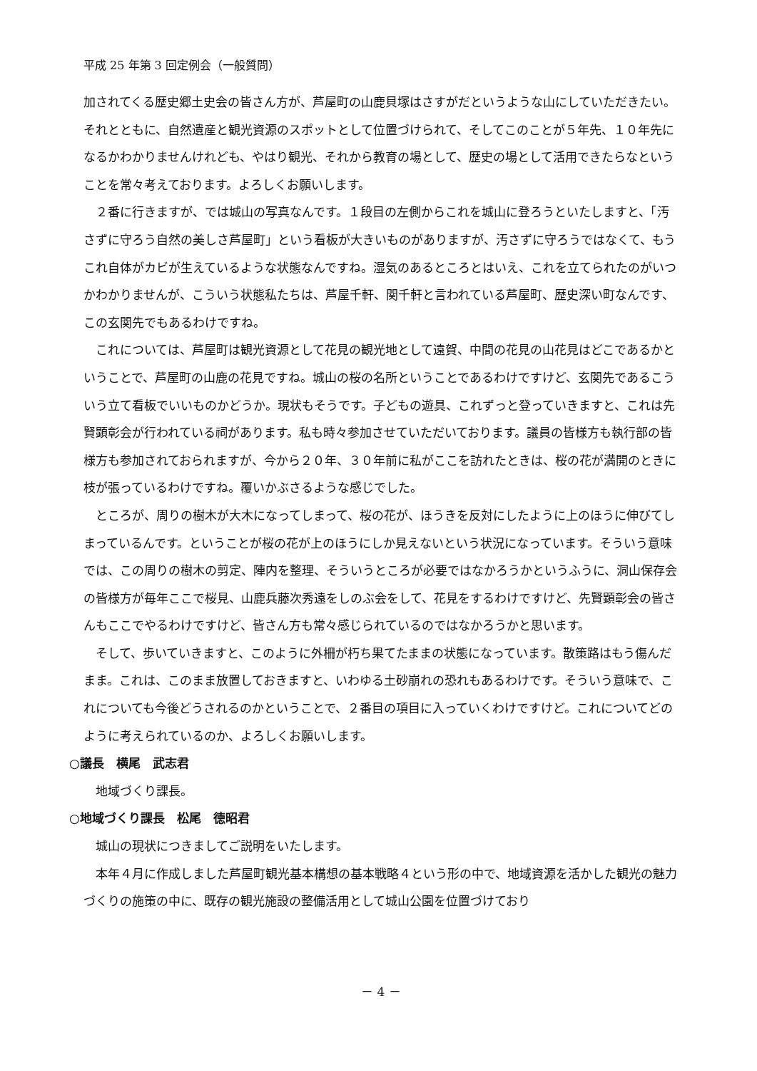平成 25 年第 3 回定例会（一般質問）
加されてくる歴史郷土史会の皆さん方が、芦屋町の山鹿貝塚はさすがだというような山にしていただきたい。それとともに、自然遺産と観光資源のスポットとして位置づけられて、そしてこのことが５年先、１０年先になるかわかりませんけれども、やはり観光、それから教育の場として、歴史の場として活用できたらなということを常々考えております。よろしくお願いします。
２番に行きますが、では城山の写真なんです。１段目の左側からこれを城山に登ろうといたしますと、「汚さずに守ろう自然の美しさ芦屋町」という看板が大きいものがありますが、汚さずに守ろうではなくて、もうこれ自体がカビが生えているような状態なんですね。湿気のあるところとはいえ、これを立てられたのがいつかわかりませんが、こういう状態私たちは、芦屋千軒、関千軒と言われている芦屋町、歴史深い町なんです、この玄関先でもあるわけですね。
これについては、芦屋町は観光資源として花見の観光地として遠賀、中間の花見の山花見はどこであるかということで、芦屋町の山鹿の花見ですね。城山の桜の名所ということであるわけですけど、玄関先であるこういう立て看板でいいものかどうか。現状もそうです。子どもの遊具、これずっと登っていきますと、これは先賢顕彰会が行われている祠があります。私も時々参加させていただいております。議員の皆様方も執行部の皆様方も参加されておられますが、今から２０年、３０年前に私がここを訪れたときは、桜の花が満開のときに枝が張っているわけですね。覆いかぶさるような感じでした。
ところが、周りの樹木が大木になってしまって、桜の花が、ほうきを反対にしたように上のほうに伸びてしまっているんです。ということが桜の花が上のほうにしか見えないという状況になっています。そういう意味では、この周りの樹木の剪定、陣内を整理、そういうところが必要ではなかろうかというふうに、洞山保存会の皆様方が毎年ここで桜見、山鹿兵藤次秀遠をしのぶ会をして、花見をするわけですけど、先賢顕彰会の皆さんもここでやるわけですけど、皆さん方も常々感じられているのではなかろうかと思います。
そして、歩いていきますと、このように外柵が朽ち果てたままの状態になっています。散策路はもう傷んだまま。これは、このまま放置しておきますと、いわゆる土砂崩れの恐れもあるわけです。そういう意味で、これについても今後どうされるのかということで、２番目の項目に入っていくわけですけど。これについてどのように考えられているのか、よろしくお願いします。
○議長　横尾　武志君
地域づくり課長。
○地域づくり課長　松尾　徳昭君
城山の現状につきましてご説明をいたします。
本年４月に作成しました芦屋町観光基本構想の基本戦略４という形の中で、地域資源を活かした観光の魅力づくりの施策の中に、既存の観光施設の整備活用として城山公園を位置づけており
－ 4 －